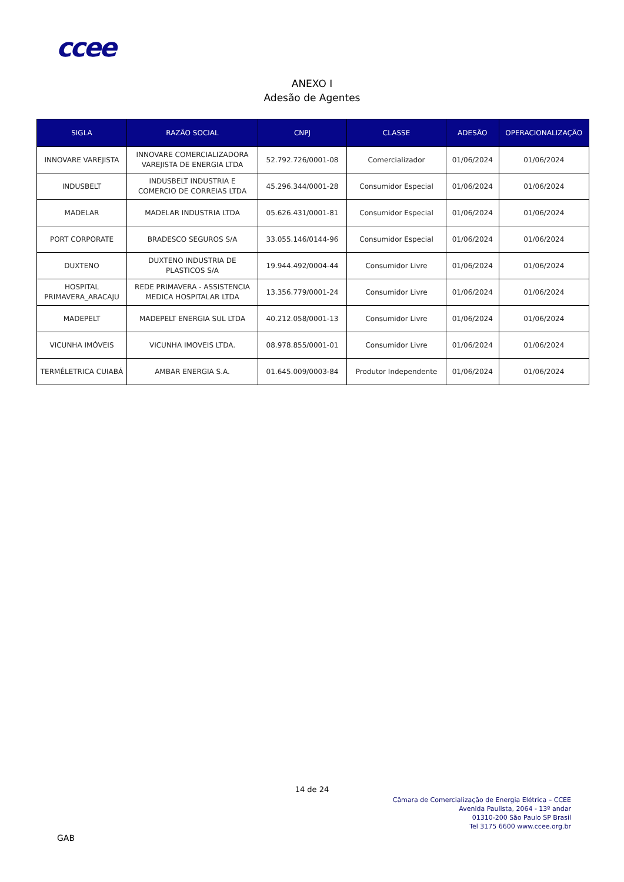ccee
ANEXO I
Adesão de Agentes
| SIGLA | RAZÃO SOCIAL | CNPJ | CLASSE | ADESÃO | OPERACIONALIZAÇÃO |
| --- | --- | --- | --- | --- | --- |
| INNOVARE VAREJISTA | INNOVARE COMERCIALIZADORA VAREJISTA DE ENERGIA LTDA | 52.792.726/0001-08 | Comercializador | 01/06/2024 | 01/06/2024 |
| INDUSBELT | INDUSBELT INDUSTRIA E COMERCIO DE CORREIAS LTDA | 45.296.344/0001-28 | Consumidor Especial | 01/06/2024 | 01/06/2024 |
| MADELAR | MADELAR INDUSTRIA LTDA | 05.626.431/0001-81 | Consumidor Especial | 01/06/2024 | 01/06/2024 |
| PORT CORPORATE | BRADESCO SEGUROS S/A | 33.055.146/0144-96 | Consumidor Especial | 01/06/2024 | 01/06/2024 |
| DUXTENO | DUXTENO INDUSTRIA DE PLASTICOS S/A | 19.944.492/0004-44 | Consumidor Livre | 01/06/2024 | 01/06/2024 |
| HOSPITAL PRIMAVERA_ARACAJU | REDE PRIMAVERA - ASSISTENCIA MEDICA HOSPITALAR LTDA | 13.356.779/0001-24 | Consumidor Livre | 01/06/2024 | 01/06/2024 |
| MADEPELT | MADEPELT ENERGIA SUL LTDA | 40.212.058/0001-13 | Consumidor Livre | 01/06/2024 | 01/06/2024 |
| VICUNHA IMÓVEIS | VICUNHA IMOVEIS LTDA. | 08.978.855/0001-01 | Consumidor Livre | 01/06/2024 | 01/06/2024 |
| TERMÉLETRICA CUIABÁ | AMBAR ENERGIA S.A. | 01.645.009/0003-84 | Produtor Independente | 01/06/2024 | 01/06/2024 |
14 de 24
Câmara de Comercialização de Energia Elétrica – CCEE
Avenida Paulista, 2064 - 13º andar
01310-200 São Paulo SP Brasil
Tel 3175 6600 www.ccee.org.br
GAB